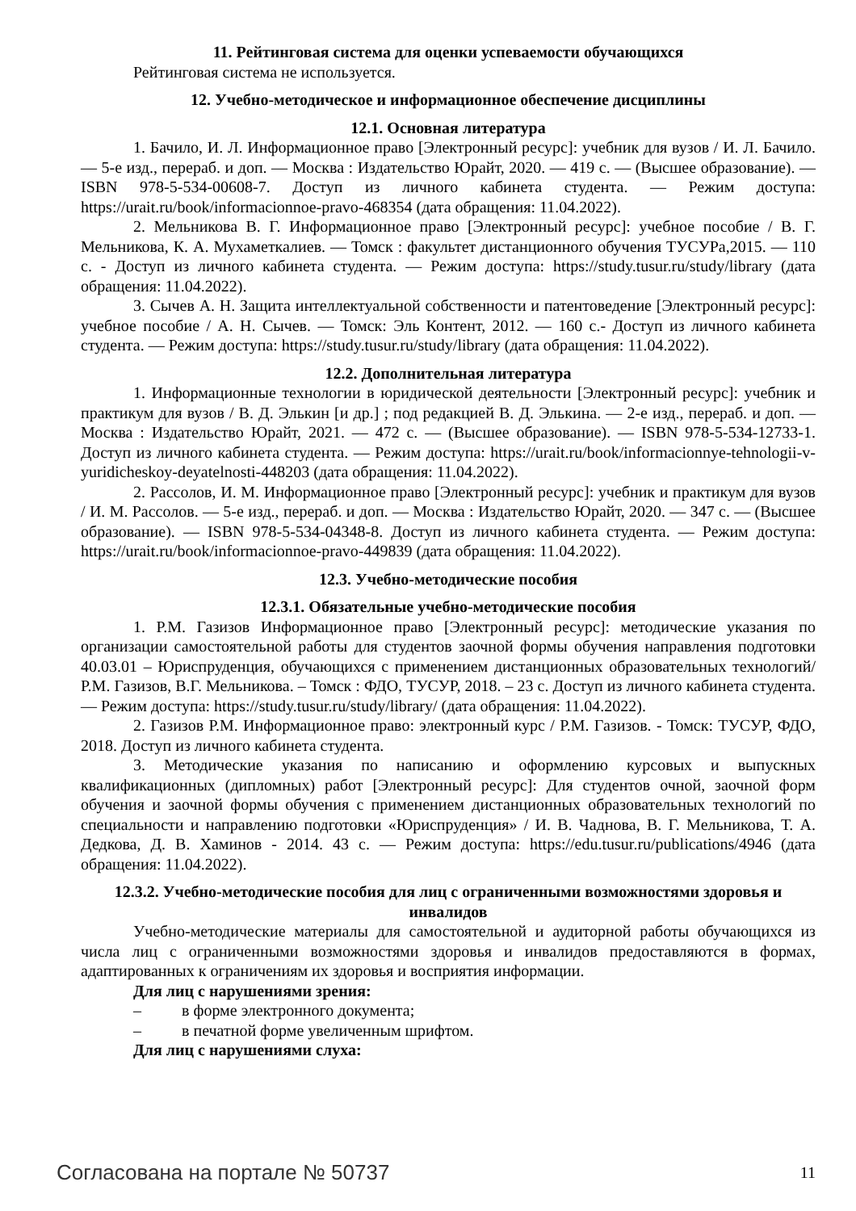11. Рейтинговая система для оценки успеваемости обучающихся
Рейтинговая система не используется.
12. Учебно-методическое и информационное обеспечение дисциплины
12.1. Основная литература
1. Бачило, И. Л. Информационное право [Электронный ресурс]: учебник для вузов / И. Л. Бачило. — 5-е изд., перераб. и доп. — Москва : Издательство Юрайт, 2020. — 419 с. — (Высшее образование). — ISBN 978-5-534-00608-7. Доступ из личного кабинета студента. — Режим доступа: https://urait.ru/book/informacionnoe-pravo-468354 (дата обращения: 11.04.2022).
2. Мельникова В. Г. Информационное право [Электронный ресурс]: учебное пособие / В. Г. Мельникова, К. А. Мухаметкалиев. — Томск : факультет дистанционного обучения ТУСУРа,2015. — 110 с. - Доступ из личного кабинета студента. — Режим доступа: https://study.tusur.ru/study/library (дата обращения: 11.04.2022).
3. Сычев А. Н. Защита интеллектуальной собственности и патентоведение [Электронный ресурс]: учебное пособие / А. Н. Сычев. — Томск: Эль Контент, 2012. — 160 с.- Доступ из личного кабинета студента. — Режим доступа: https://study.tusur.ru/study/library (дата обращения: 11.04.2022).
12.2. Дополнительная литература
1. Информационные технологии в юридической деятельности [Электронный ресурс]: учебник и практикум для вузов / В. Д. Элькин [и др.] ; под редакцией В. Д. Элькина. — 2-е изд., перераб. и доп. — Москва : Издательство Юрайт, 2021. — 472 с. — (Высшее образование). — ISBN 978-5-534-12733-1. Доступ из личного кабинета студента. — Режим доступа: https://urait.ru/book/informacionnye-tehnologii-v-yuridicheskoy-deyatelnosti-448203 (дата обращения: 11.04.2022).
2. Рассолов, И. М. Информационное право [Электронный ресурс]: учебник и практикум для вузов / И. М. Рассолов. — 5-е изд., перераб. и доп. — Москва : Издательство Юрайт, 2020. — 347 с. — (Высшее образование). — ISBN 978-5-534-04348-8. Доступ из личного кабинета студента. — Режим доступа: https://urait.ru/book/informacionnoe-pravo-449839 (дата обращения: 11.04.2022).
12.3. Учебно-методические пособия
12.3.1. Обязательные учебно-методические пособия
1. Р.М. Газизов Информационное право [Электронный ресурс]: методические указания по организации самостоятельной работы для студентов заочной формы обучения направления подготовки 40.03.01 – Юриспруденция, обучающихся с применением дистанционных образовательных технологий/ Р.М. Газизов, В.Г. Мельникова. – Томск : ФДО, ТУСУР, 2018. – 23 с. Доступ из личного кабинета студента. — Режим доступа: https://study.tusur.ru/study/library/ (дата обращения: 11.04.2022).
2. Газизов Р.М. Информационное право: электронный курс / Р.М. Газизов. - Томск: ТУСУР, ФДО, 2018. Доступ из личного кабинета студента.
3. Методические указания по написанию и оформлению курсовых и выпускных квалификационных (дипломных) работ [Электронный ресурс]: Для студентов очной, заочной форм обучения и заочной формы обучения с применением дистанционных образовательных технологий по специальности и направлению подготовки «Юриспруденция» / И. В. Чаднова, В. Г. Мельникова, Т. А. Дедкова, Д. В. Хаминов - 2014. 43 с. — Режим доступа: https://edu.tusur.ru/publications/4946 (дата обращения: 11.04.2022).
12.3.2. Учебно-методические пособия для лиц с ограниченными возможностями здоровья и инвалидов
Учебно-методические материалы для самостоятельной и аудиторной работы обучающихся из числа лиц с ограниченными возможностями здоровья и инвалидов предоставляются в формах, адаптированных к ограничениям их здоровья и восприятия информации.
Для лиц с нарушениями зрения:
– в форме электронного документа;
– в печатной форме увеличенным шрифтом.
Для лиц с нарушениями слуха:
Согласована на портале № 50737 11